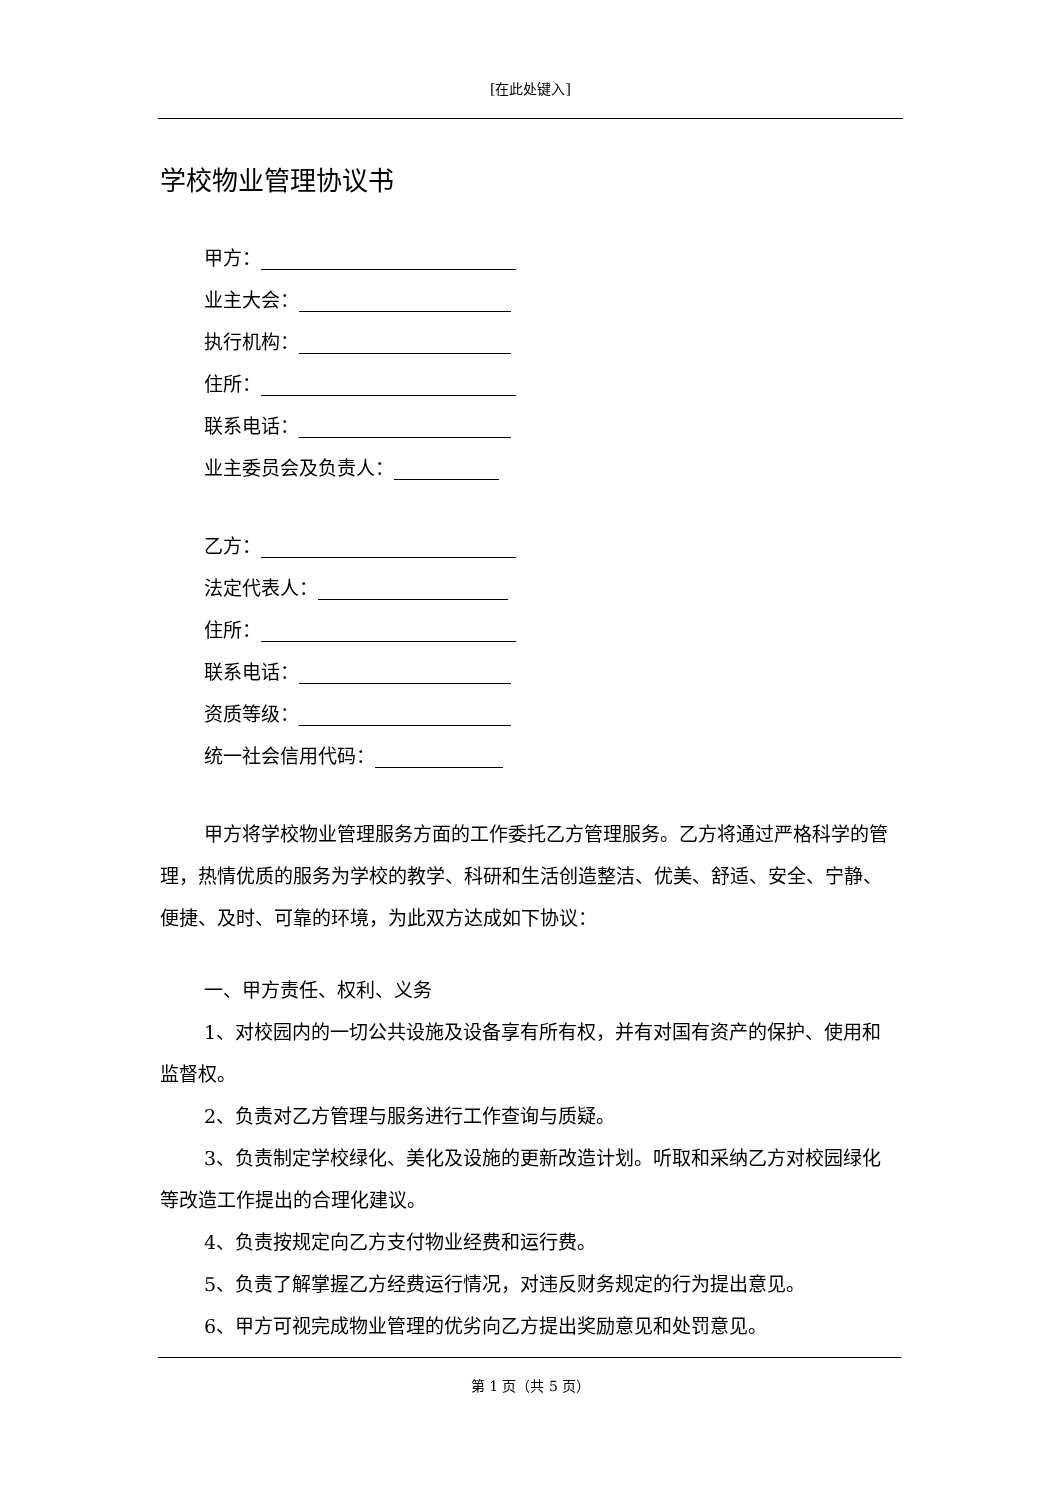[在此处键入]
学校物业管理协议书
甲方：
业主大会：
执行机构：
住所：
联系电话：
业主委员会及负责人：
乙方：
法定代表人：
住所：
联系电话：
资质等级：
统一社会信用代码：
甲方将学校物业管理服务方面的工作委托乙方管理服务。乙方将通过严格科学的管理，热情优质的服务为学校的教学、科研和生活创造整洁、优美、舒适、安全、宁静、便捷、及时、可靠的环境，为此双方达成如下协议：
一、甲方责任、权利、义务
1、对校园内的一切公共设施及设备享有所有权，并有对国有资产的保护、使用和监督权。
2、负责对乙方管理与服务进行工作查询与质疑。
3、负责制定学校绿化、美化及设施的更新改造计划。听取和采纳乙方对校园绿化等改造工作提出的合理化建议。
4、负责按规定向乙方支付物业经费和运行费。
5、负责了解掌握乙方经费运行情况，对违反财务规定的行为提出意见。
6、甲方可视完成物业管理的优劣向乙方提出奖励意见和处罚意见。
第 1 页（共 5 页）